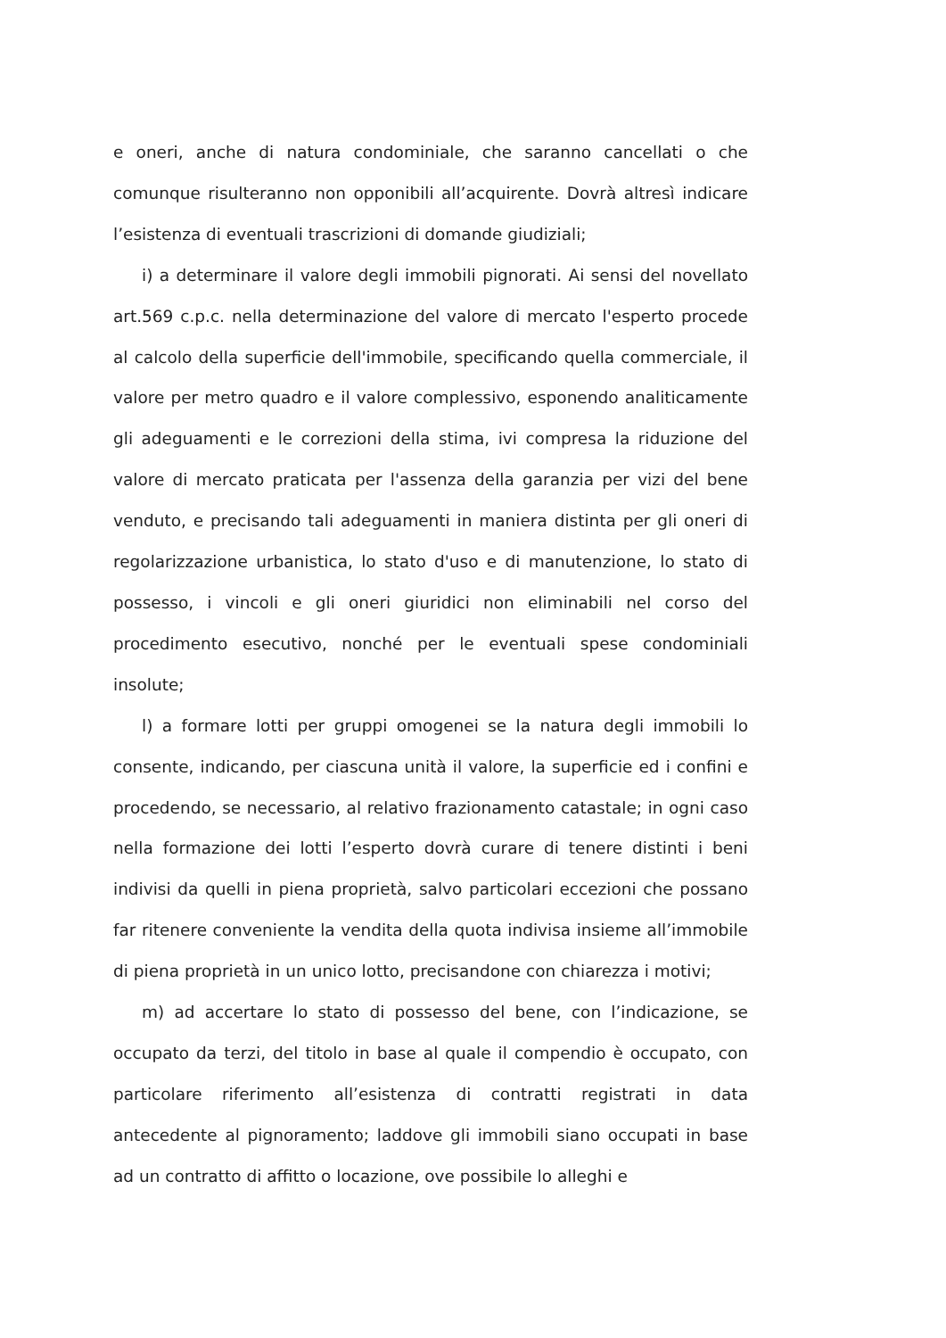e oneri, anche di natura condominiale, che saranno cancellati o che comunque risulteranno non opponibili all’acquirente. Dovrà altresì indicare l’esistenza di eventuali trascrizioni di domande giudiziali;
i) a determinare il valore degli immobili pignorati. Ai sensi del novellato art.569 c.p.c. nella determinazione del valore di mercato l'esperto procede al calcolo della superficie dell'immobile, specificando quella commerciale, il valore per metro quadro e il valore complessivo, esponendo analiticamente gli adeguamenti e le correzioni della stima, ivi compresa la riduzione del valore di mercato praticata per l'assenza della garanzia per vizi del bene venduto, e precisando tali adeguamenti in maniera distinta per gli oneri di regolarizzazione urbanistica, lo stato d'uso e di manutenzione, lo stato di possesso, i vincoli e gli oneri giuridici non eliminabili nel corso del procedimento esecutivo, nonché per le eventuali spese condominiali insolute;
l) a formare lotti per gruppi omogenei se la natura degli immobili lo consente, indicando, per ciascuna unità il valore, la superficie ed i confini e procedendo, se necessario, al relativo frazionamento catastale; in ogni caso nella formazione dei lotti l’esperto dovrà curare di tenere distinti i beni indivisi da quelli in piena proprietà, salvo particolari eccezioni che possano far ritenere conveniente la vendita della quota indivisa insieme all’immobile di piena proprietà in un unico lotto, precisandone con chiarezza i motivi;
m) ad accertare lo stato di possesso del bene, con l’indicazione, se occupato da terzi, del titolo in base al quale il compendio è occupato, con particolare riferimento all’esistenza di contratti registrati in data antecedente al pignoramento; laddove gli immobili siano occupati in base ad un contratto di affitto o locazione, ove possibile lo alleghi e